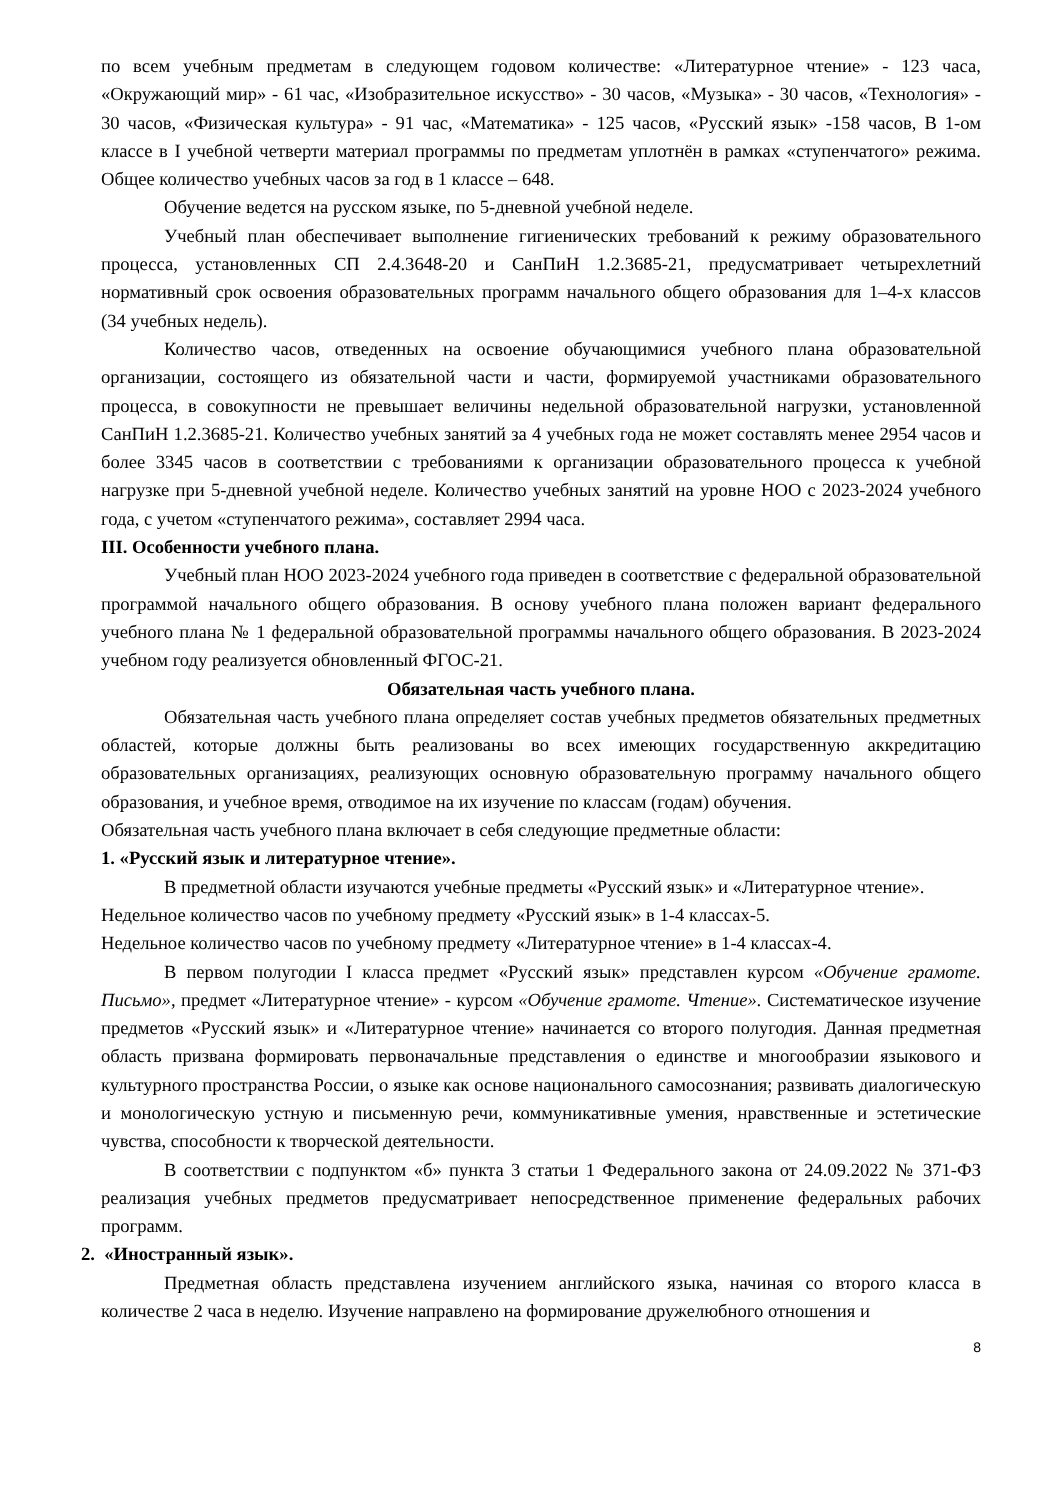по всем учебным предметам в следующем годовом количестве: «Литературное чтение» - 123 часа, «Окружающий мир» - 61 час, «Изобразительное искусство» - 30 часов, «Музыка» - 30 часов, «Технология» - 30 часов, «Физическая культура» - 91 час, «Математика» - 125 часов, «Русский язык» -158 часов, В 1-ом классе в I учебной четверти материал программы по предметам уплотнён в рамках «ступенчатого» режима. Общее количество учебных часов за год в 1 классе – 648.
Обучение ведется на русском языке, по 5-дневной учебной неделе.
Учебный план обеспечивает выполнение гигиенических требований к режиму образовательного процесса, установленных СП 2.4.3648-20 и СанПиН 1.2.3685-21, предусматривает четырехлетний нормативный срок освоения образовательных программ начального общего образования для 1–4-х классов (34 учебных недель).
Количество часов, отведенных на освоение обучающимися учебного плана образовательной организации, состоящего из обязательной части и части, формируемой участниками образовательного процесса, в совокупности не превышает величины недельной образовательной нагрузки, установленной СанПиН 1.2.3685-21. Количество учебных занятий за 4 учебных года не может составлять менее 2954 часов и более 3345 часов в соответствии с требованиями к организации образовательного процесса к учебной нагрузке при 5-дневной учебной неделе. Количество учебных занятий на уровне НОО с 2023-2024 учебного года, с учетом «ступенчатого режима», составляет 2994 часа.
III. Особенности учебного плана.
Учебный план НОО 2023-2024 учебного года приведен в соответствие с федеральной образовательной программой начального общего образования. В основу учебного плана положен вариант федерального учебного плана № 1 федеральной образовательной программы начального общего образования. В 2023-2024 учебном году реализуется обновленный ФГОС-21.
Обязательная часть учебного плана.
Обязательная часть учебного плана определяет состав учебных предметов обязательных предметных областей, которые должны быть реализованы во всех имеющих государственную аккредитацию образовательных организациях, реализующих основную образовательную программу начального общего образования, и учебное время, отводимое на их изучение по классам (годам) обучения.
Обязательная часть учебного плана включает в себя следующие предметные области:
1. «Русский язык и литературное чтение».
В предметной области изучаются учебные предметы «Русский язык» и «Литературное чтение».
Недельное количество часов по учебному предмету «Русский язык» в 1-4 классах-5.
Недельное количество часов по учебному предмету «Литературное чтение» в 1-4 классах-4.
В первом полугодии I класса предмет «Русский язык» представлен курсом «Обучение грамоте. Письмо», предмет «Литературное чтение» - курсом «Обучение грамоте. Чтение». Систематическое изучение предметов «Русский язык» и «Литературное чтение» начинается со второго полугодия. Данная предметная область призвана формировать первоначальные представления о единстве и многообразии языкового и культурного пространства России, о языке как основе национального самосознания; развивать диалогическую и монологическую устную и письменную речи, коммуникативные умения, нравственные и эстетические чувства, способности к творческой деятельности.
В соответствии с подпунктом «б» пункта 3 статьи 1 Федерального закона от 24.09.2022 № 371-ФЗ реализация учебных предметов предусматривает непосредственное применение федеральных рабочих программ.
2. «Иностранный язык».
Предметная область представлена изучением английского языка, начиная со второго класса в количестве 2 часа в неделю. Изучение направлено на формирование дружелюбного отношения и
8